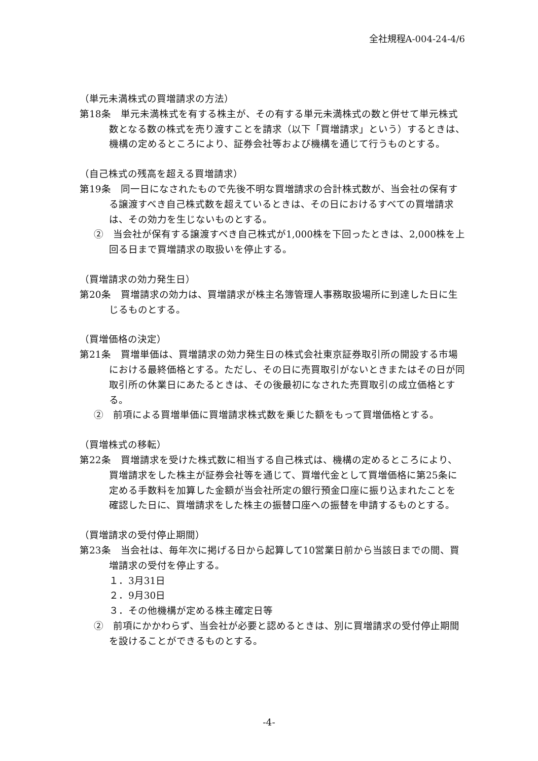全社規程A-004-24-4/6
（単元未満株式の買増請求の方法）
第18条　単元未満株式を有する株主が、その有する単元未満株式の数と併せて単元株式数となる数の株式を売り渡すことを請求（以下「買増請求」という）するときは、機構の定めるところにより、証券会社等および機構を通じて行うものとする。
（自己株式の残高を超える買増請求）
第19条　同一日になされたもので先後不明な買増請求の合計株式数が、当会社の保有する譲渡すべき自己株式数を超えているときは、その日におけるすべての買増請求は、その効力を生じないものとする。
②　当会社が保有する譲渡すべき自己株式が1,000株を下回ったときは、2,000株を上回る日まで買増請求の取扱いを停止する。
（買増請求の効力発生日）
第20条　買増請求の効力は、買増請求が株主名簿管理人事務取扱場所に到達した日に生じるものとする。
（買増価格の決定）
第21条　買増単価は、買増請求の効力発生日の株式会社東京証券取引所の開設する市場における最終価格とする。ただし、その日に売買取引がないときまたはその日が同取引所の休業日にあたるときは、その後最初になされた売買取引の成立価格とする。
②　前項による買増単価に買増請求株式数を乗じた額をもって買増価格とする。
（買増株式の移転）
第22条　買増請求を受けた株式数に相当する自己株式は、機構の定めるところにより、買増請求をした株主が証券会社等を通じて、買増代金として買増価格に第25条に定める手数料を加算した金額が当会社所定の銀行預金口座に振り込まれたことを確認した日に、買増請求をした株主の振替口座への振替を申請するものとする。
（買増請求の受付停止期間）
第23条　当会社は、毎年次に掲げる日から起算して10営業日前から当該日までの間、買増請求の受付を停止する。
１．3月31日
２．9月30日
３．その他機構が定める株主確定日等
②　前項にかかわらず、当会社が必要と認めるときは、別に買増請求の受付停止期間を設けることができるものとする。
-4-